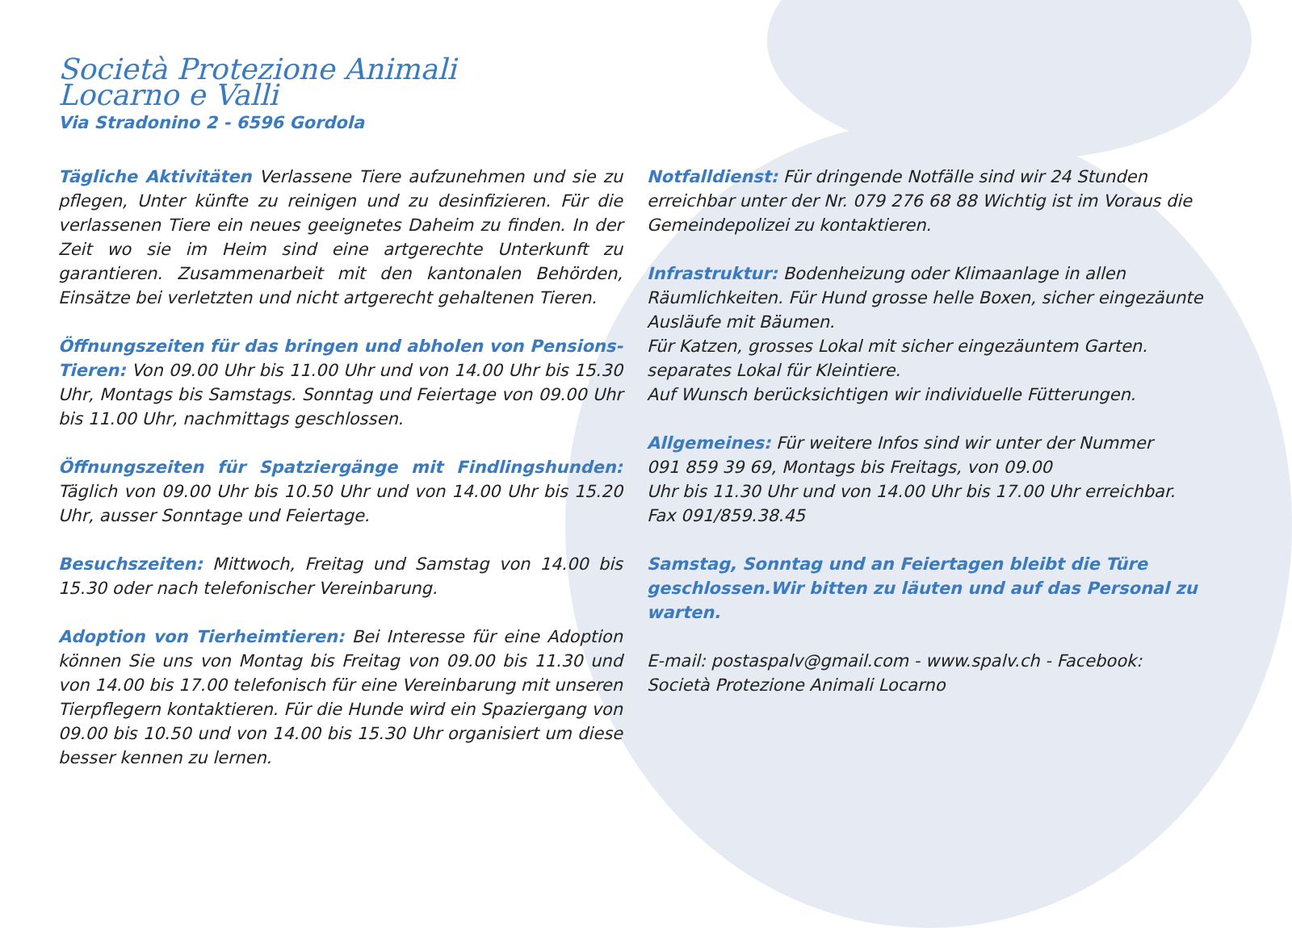Società Protezione Animali
Locarno e Valli
Via Stradonino 2 - 6596 Gordola
Tägliche Aktivitäten Verlassene Tiere aufzunehmen und sie zu pflegen, Unter künfte zu reinigen und zu desinfizieren. Für die verlassenen Tiere ein neues geeignetes Daheim zu finden. In der Zeit wo sie im Heim sind eine artgerechte Unterkunft zu garantieren. Zusammenarbeit mit den kantonalen Behörden, Einsätze bei verletzten und nicht artgerecht gehaltenen Tieren.
Öffnungszeiten für das bringen und abholen von Pensions-Tieren: Von 09.00 Uhr bis 11.00 Uhr und von 14.00 Uhr bis 15.30 Uhr, Montags bis Samstags. Sonntag und Feiertage von 09.00 Uhr bis 11.00 Uhr, nachmittags geschlossen.
Öffnungszeiten für Spatziergänge mit Findlingshunden: Täglich von 09.00 Uhr bis 10.50 Uhr und von 14.00 Uhr bis 15.20 Uhr, ausser Sonntage und Feiertage.
Besuchszeiten: Mittwoch, Freitag und Samstag von 14.00 bis 15.30 oder nach telefonischer Vereinbarung.
Adoption von Tierheimtieren: Bei Interesse für eine Adoption können Sie uns von Montag bis Freitag von 09.00 bis 11.30 und von 14.00 bis 17.00 telefonisch für eine Vereinbarung mit unseren Tierpflegern kontaktieren. Für die Hunde wird ein Spaziergang von 09.00 bis 10.50 und von 14.00 bis 15.30 Uhr organisiert um diese besser kennen zu lernen.
Notfalldienst: Für dringende Notfälle sind wir 24 Stunden erreichbar unter der Nr. 079 276 68 88 Wichtig ist im Voraus die Gemeindepolizei zu kontaktieren.
Infrastruktur: Bodenheizung oder Klimaanlage in allen Räumlichkeiten. Für Hund grosse helle Boxen, sicher eingezäunte Ausläufe mit Bäumen.
Für Katzen, grosses Lokal mit sicher eingezäuntem Garten.
separates Lokal für Kleintiere.
Auf Wunsch berücksichtigen wir individuelle Fütterungen.
Allgemeines: Für weitere Infos sind wir unter der Nummer
091 859 39 69, Montags bis Freitags, von 09.00
Uhr bis 11.30 Uhr und von 14.00 Uhr bis 17.00 Uhr erreichbar.
Fax 091/859.38.45
Samstag, Sonntag und an Feiertagen bleibt die Türe geschlossen.Wir bitten zu läuten und auf das Personal zu warten.
E-mail: postaspalv@gmail.com - www.spalv.ch - Facebook:
Società Protezione Animali Locarno